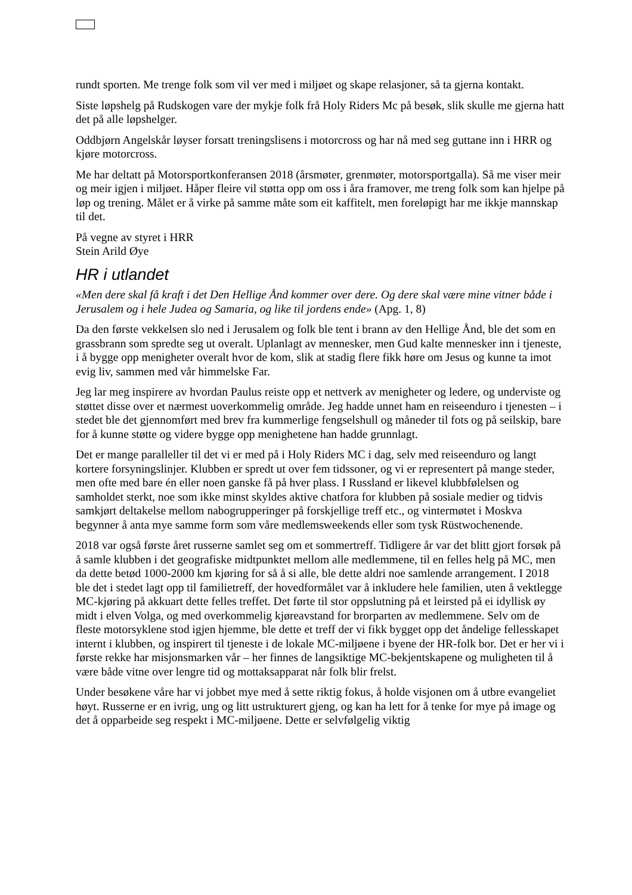rundt sporten. Me trenge folk som vil ver med i miljøet og skape relasjoner, så ta gjerna kontakt.
Siste løpshelg på Rudskogen vare der mykje folk frå Holy Riders Mc på besøk, slik skulle me gjerna hatt det på alle løpshelger.
Oddbjørn Angelskår løyser forsatt treningslisens i motorcross og har nå med seg guttane inn i HRR og kjøre motorcross.
Me har deltatt på Motorsportkonferansen 2018 (årsmøter, grenmøter, motorsportgalla). Så me viser meir og meir igjen i miljøet. Håper fleire vil støtta opp om oss i åra framover, me treng folk som kan hjelpe på løp og trening. Målet er å virke på samme måte som eit kaffitelt, men foreløpigt har me ikkje mannskap til det.
På vegne av styret i HRR
Stein Arild Øye
HR i utlandet
«Men dere skal få kraft i det Den Hellige Ånd kommer over dere. Og dere skal være mine vitner både i Jerusalem og i hele Judea og Samaria, og like til jordens ende» (Apg. 1, 8)
Da den første vekkelsen slo ned i Jerusalem og folk ble tent i brann av den Hellige Ånd, ble det som en grassbrann som spredte seg ut overalt. Uplanlagt av mennesker, men Gud kalte mennesker inn i tjeneste, i å bygge opp menigheter overalt hvor de kom, slik at stadig flere fikk høre om Jesus og kunne ta imot evig liv, sammen med vår himmelske Far.
Jeg lar meg inspirere av hvordan Paulus reiste opp et nettverk av menigheter og ledere, og underviste og støttet disse over et nærmest uoverkommelig område. Jeg hadde unnet ham en reiseenduro i tjenesten – i stedet ble det gjennomført med brev fra kummerlige fengselshull og måneder til fots og på seilskip, bare for å kunne støtte og videre bygge opp menighetene han hadde grunnlagt.
Det er mange paralleller til det vi er med på i Holy Riders MC i dag, selv med reiseenduro og langt kortere forsyningslinjer. Klubben er spredt ut over fem tidssoner, og vi er representert på mange steder, men ofte med bare én eller noen ganske få på hver plass. I Russland er likevel klubbfølelsen og samholdet sterkt, noe som ikke minst skyldes aktive chatfora for klubben på sosiale medier og tidvis samkjørt deltakelse mellom nabogrupperinger på forskjellige treff etc., og vintermøtet i Moskva begynner å anta mye samme form som våre medlemsweekends eller som tysk Rüstwochenende.
2018 var også første året russerne samlet seg om et sommertreff. Tidligere år var det blitt gjort forsøk på å samle klubben i det geografiske midtpunktet mellom alle medlemmene, til en felles helg på MC, men da dette betød 1000-2000 km kjøring for så å si alle, ble dette aldri noe samlende arrangement. I 2018 ble det i stedet lagt opp til familietreff, der hovedformålet var å inkludere hele familien, uten å vektlegge MC-kjøring på akkuart dette felles treffet. Det førte til stor oppslutning på et leirsted på ei idyllisk øy midt i elven Volga, og med overkommelig kjøreavstand for brorparten av medlemmene. Selv om de fleste motorsyklene stod igjen hjemme, ble dette et treff der vi fikk bygget opp det åndelige fellesskapet internt i klubben, og inspirert til tjeneste i de lokale MC-miljøene i byene der HR-folk bor. Det er her vi i første rekke har misjonsmarken vår – her finnes de langsiktige MC-bekjentskapene og muligheten til å være både vitne over lengre tid og mottaksapparat når folk blir frelst.
Under besøkene våre har vi jobbet mye med å sette riktig fokus, å holde visjonen om å utbre evangeliet høyt. Russerne er en ivrig, ung og litt ustrukturert gjeng, og kan ha lett for å tenke for mye på image og det å opparbeide seg respekt i MC-miljøene. Dette er selvfølgelig viktig